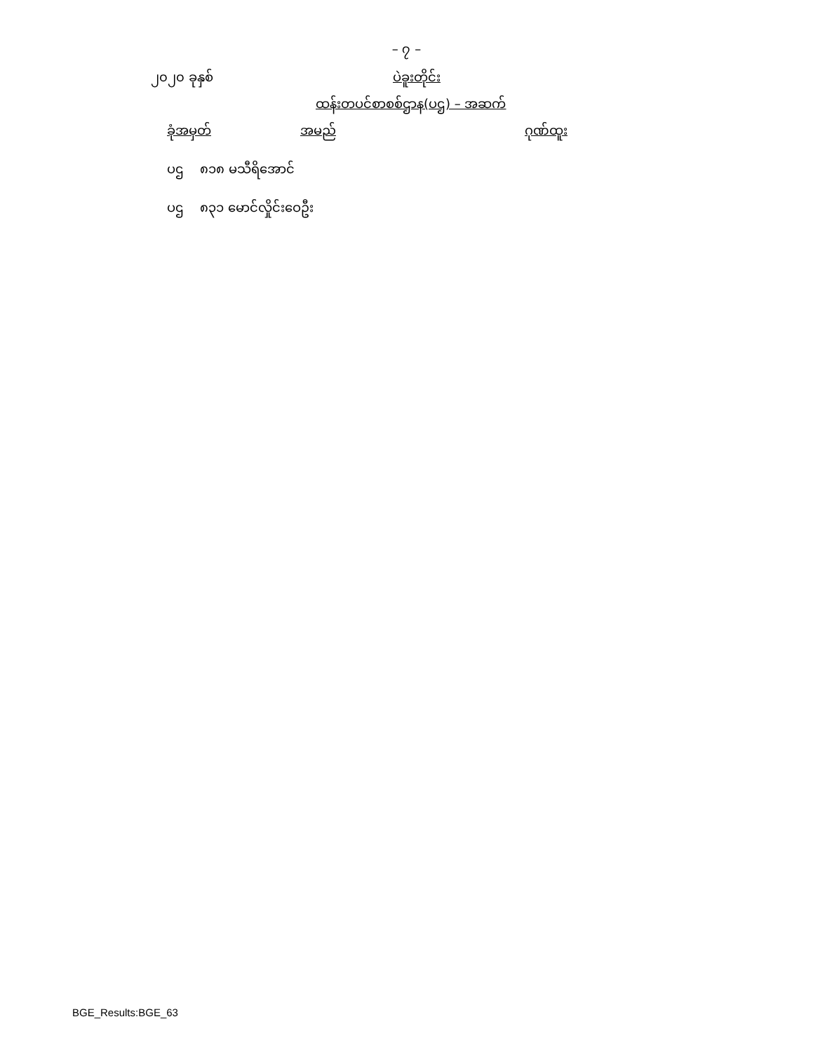– ၇ –
၂၀၂၀ ခုနှစ် ပဲခူးတိုင်း
ထန်းတပင်စာစစ်ဌာန(ပဌ) – အဆက်
| ခုံအမှတ် | အမည် | ဂုဏ်ထူး |
| --- | --- | --- |
| ပဌ ၈၁၈ မသီရိအောင် | | |
| ပဌ ၈၃၁ မောင်လှိုင်းဝေဦး | | |
BGE_Results:BGE_63